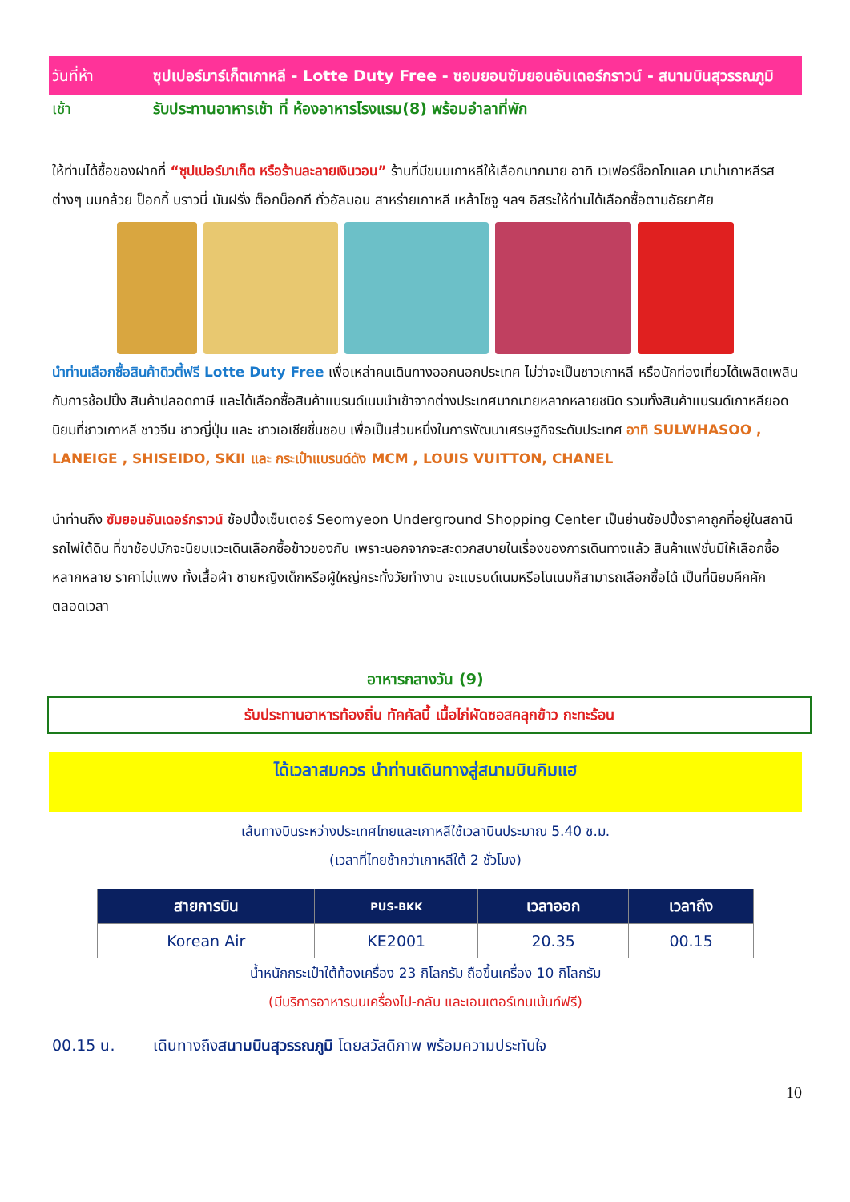วันที่ห้า ซุปเปอร์มาร์เก็ตเกาหลี - Lotte Duty Free - ซอมยอนซัมยอนอันเดอร์กราวน์ - สนามบินสุวรรณภูมิ
เช้า รับประทานอาหารเช้า ที่ ห้องอาหารโรงแรม(8) พร้อมอำลาที่พัก
ให้ท่านได้ซื้อของฝากที่ “ซุปเปอร์มาเก็ต หรือร้านละลายเงินวอน” ร้านที่มีขนมเกาหลีให้เลือกมากมาย อาทิ เวเฟอร์ช็อกโกแลค มาม่าเกาหลีรสต่างๆ นมกล้วย ป็อกกี้ บราวนี่ มันฝรั่ง ต็อกบ็อกกี ถั่วอัลมอน สาหร่ายเกาหลี เหล้าโซจู ฯลฯ อิสระให้ท่านได้เลือกซื้อตามอัธยาศัย
นำท่านเลือกซื้อสินค้าดิวตี้ฟรี Lotte Duty Free เพื่อเหล่าคนเดินทางออกนอกประเทศ ไม่ว่าจะเป็นชาวเกาหลี หรือนักท่องเที่ยวได้เพลิดเพลินกับการช้อปปิ้ง สินค้าปลอดภาษี และได้เลือกซื้อสินค้าแบรนด์เนมนำเข้าจากต่างประเทศมากมายหลากหลายชนิด รวมทั้งสินค้าแบรนด์เกาหลียอดนิยมที่ชาวเกาหลี ชาวจีน ชาวญี่ปุ่น และ ชาวเอเชียชื่นชอบ เพื่อเป็นส่วนหนึ่งในการพัฒนาเศรษฐกิจระดับประเทศ อาทิ SULWHASOO , LANEIGE , SHISEIDO, SKII และ กระเป๋าแบรนด์ดัง MCM , LOUIS VUITTON, CHANEL
นำท่านถึง ซัมยอนอันเดอร์กราวน์ ช้อปปิ้งเซ็นเตอร์ Seomyeon Underground Shopping Center เป็นย่านช้อปปิ้งราคาถูกที่อยู่ในสถานีรถไฟใต้ดิน ที่ขาช้อปมักจะนิยมแวะเดินเลือกซื้อข้าวของกัน เพราะนอกจากจะสะดวกสบายในเรื่องของการเดินทางแล้ว สินค้าแฟชั่นมีให้เลือกซื้อหลากหลาย ราคาไม่แพง ทั้งเสื้อผ้า ชายหญิงเด็กหรือผู้ใหญ่กระทั่งวัยทำงาน จะแบรนด์เนมหรือโนเนมก็สามารถเลือกซื้อได้ เป็นที่นิยมคึกคักตลอดเวลา
อาหารกลางวัน (9)
รับประทานอาหารท้องถิ่น ทัคคัลบี้ เนื้อไก่ผัดซอสคลุกข้าว กะทะร้อน
ได้เวลาสมควร นำท่านเดินทางสู่สนามบินกิมแฮ
เส้นทางบินระหว่างประเทศไทยและเกาหลีใช้เวลาบินประมาณ 5.40 ช.ม.
(เวลาที่ไทยช้ากว่าเกาหลีใต้ 2 ชั่วโมง)
| สายการบิน | PUS-BKK | เวลาออก | เวลาถึง |
| --- | --- | --- | --- |
| Korean Air | KE2001 | 20.35 | 00.15 |
น้ำหนักกระเป๋าใต้ท้องเครื่อง 23 กิโลกรัม ถือขึ้นเครื่อง 10 กิโลกรัม
(มีบริการอาหารบนเครื่องไป-กลับ และเอนเตอร์เทนเม้นท์ฟรี)
00.15 น. เดินทางถึงสนามบินสุวรรณภูมิ โดยสวัสดิภาพ พร้อมความประทับใจ
10